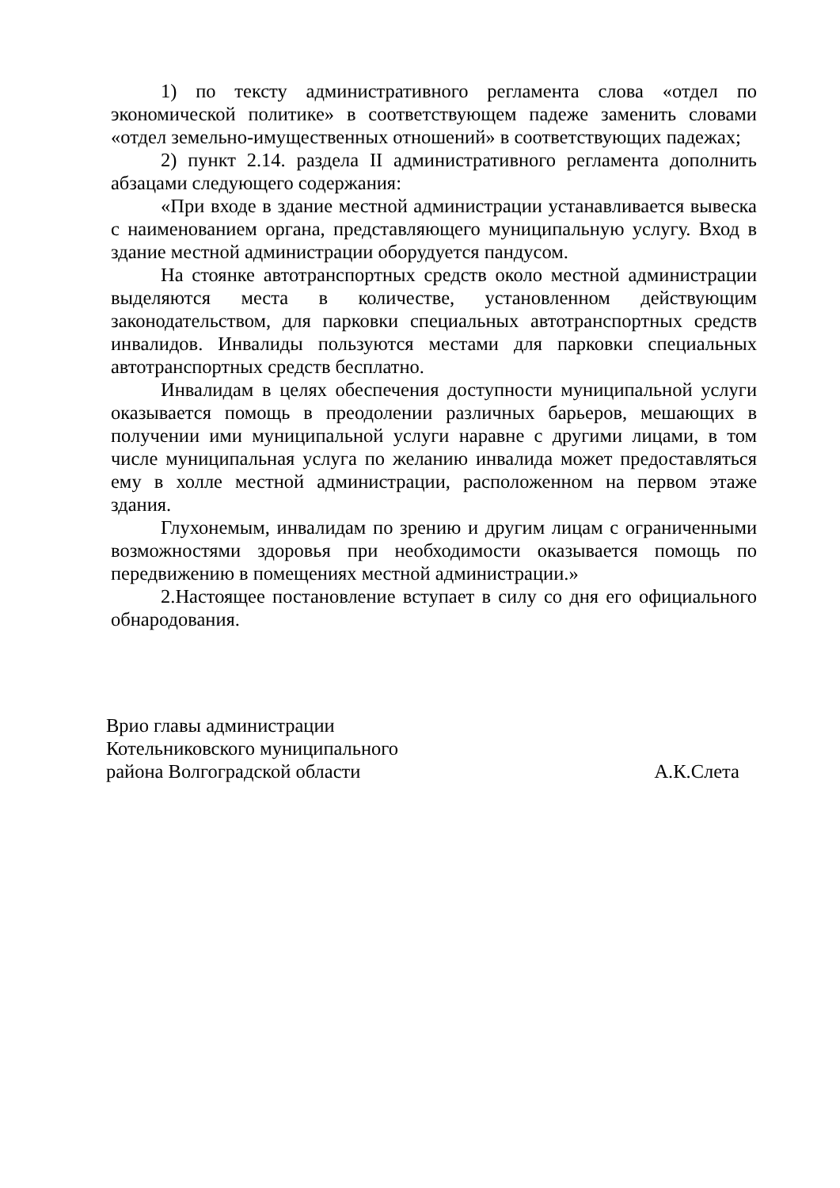1) по тексту административного регламента слова «отдел по экономической политике» в соответствующем падеже заменить словами «отдел земельно-имущественных отношений» в соответствующих падежах;
2) пункт 2.14. раздела II административного регламента дополнить абзацами следующего содержания:
«При входе в здание местной администрации устанавливается вывеска с наименованием органа, представляющего муниципальную услугу. Вход в здание местной администрации оборудуется пандусом.
На стоянке автотранспортных средств около местной администрации выделяются места в количестве, установленном действующим законодательством, для парковки специальных автотранспортных средств инвалидов. Инвалиды пользуются местами для парковки специальных автотранспортных средств бесплатно.
Инвалидам в целях обеспечения доступности муниципальной услуги оказывается помощь в преодолении различных барьеров, мешающих в получении ими муниципальной услуги наравне с другими лицами, в том числе муниципальная услуга по желанию инвалида может предоставляться ему в холле местной администрации, расположенном на первом этаже здания.
Глухонемым, инвалидам по зрению и другим лицам с ограниченными возможностями здоровья при необходимости оказывается помощь по передвижению в помещениях местной администрации.»
2.Настоящее постановление вступает в силу со дня его официального обнародования.
Врио главы администрации
Котельниковского муниципального
района Волгоградской области
А.К.Слета